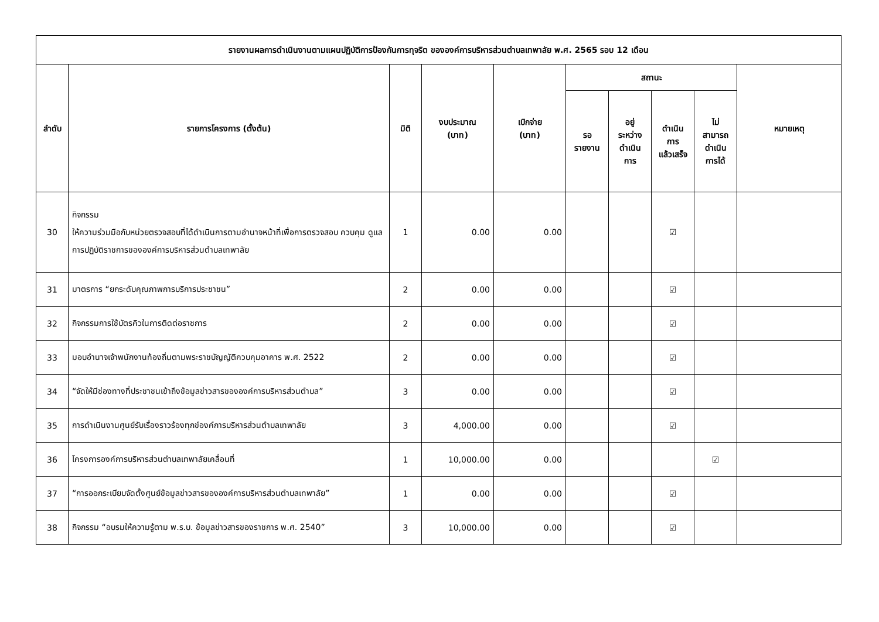| รายงานผลการดำเนินงานตามแผนปฏิบัติการป้องกันการทุจริต ขององค์การบริหารส่วนตำบลเทพาลัย พ.ศ. 2565 รอบ 12 เดือน | | | | | | | | | |
| --- | --- | --- | --- | --- | --- | --- | --- | --- | --- |
| ลำดับ | รายการโครงการ (ตั้งต้น) | มิติ | งบประมาณ (บาท) | เบิกจ่าย (บาท) | สถานะ | | | | หมายเหตุ |
| | | | | | รอ รายงาน | อยู่ ระหว่าง ดำเนิน การ | ดำเนิน การ แล้วเสร็จ | ไม่ สามารถ ดำเนิน การได้ | |
| 30 | กิจกรรม ให้ความร่วมมือกับหน่วยตรวจสอบที่ได้ดำเนินการตามอำนาจหน้าที่เพื่อการตรวจสอบ ควบคุม ดูแล การปฏิบัติราชการขององค์การบริหารส่วนตำบลเทพาลัย | 1 | 0.00 | 0.00 | | | ☑ | | |
| 31 | มาตรการ “ยกระดับคุณภาพการบริการประชาชน” | 2 | 0.00 | 0.00 | | | ☑ | | |
| 32 | กิจกรรมการใช้บัตรคิวในการติดต่อราชการ | 2 | 0.00 | 0.00 | | | ☑ | | |
| 33 | มอบอำนาจเจ้าพนักงานท้องถิ่นตามพระราชบัญญัติควบคุมอาคาร พ.ศ. 2522 | 2 | 0.00 | 0.00 | | | ☑ | | |
| 34 | “จัดให้มีช่องทางที่ประชาชนเข้าถึงข้อมูลข่าวสารขององค์การบริหารส่วนตำบล” | 3 | 0.00 | 0.00 | | | ☑ | | |
| 35 | การดำเนินงานศูนย์รับเรื่องราวร้องทุกข์องค์การบริหารส่วนตำบลเทพาลัย | 3 | 4,000.00 | 0.00 | | | ☑ | | |
| 36 | โครงการองค์การบริหารส่วนตำบลเทพาลัยเคลื่อนที่ | 1 | 10,000.00 | 0.00 | | | | ☑ | |
| 37 | “การออกระเบียบจัดตั้งศูนย์ข้อมูลข่าวสารขององค์การบริหารส่วนตำบลเทพาลัย” | 1 | 0.00 | 0.00 | | | ☑ | | |
| 38 | กิจกรรม “อบรมให้ความรู้ตาม พ.ร.บ. ข้อมูลข่าวสารของราชการ พ.ศ. 2540” | 3 | 10,000.00 | 0.00 | | | ☑ | | |